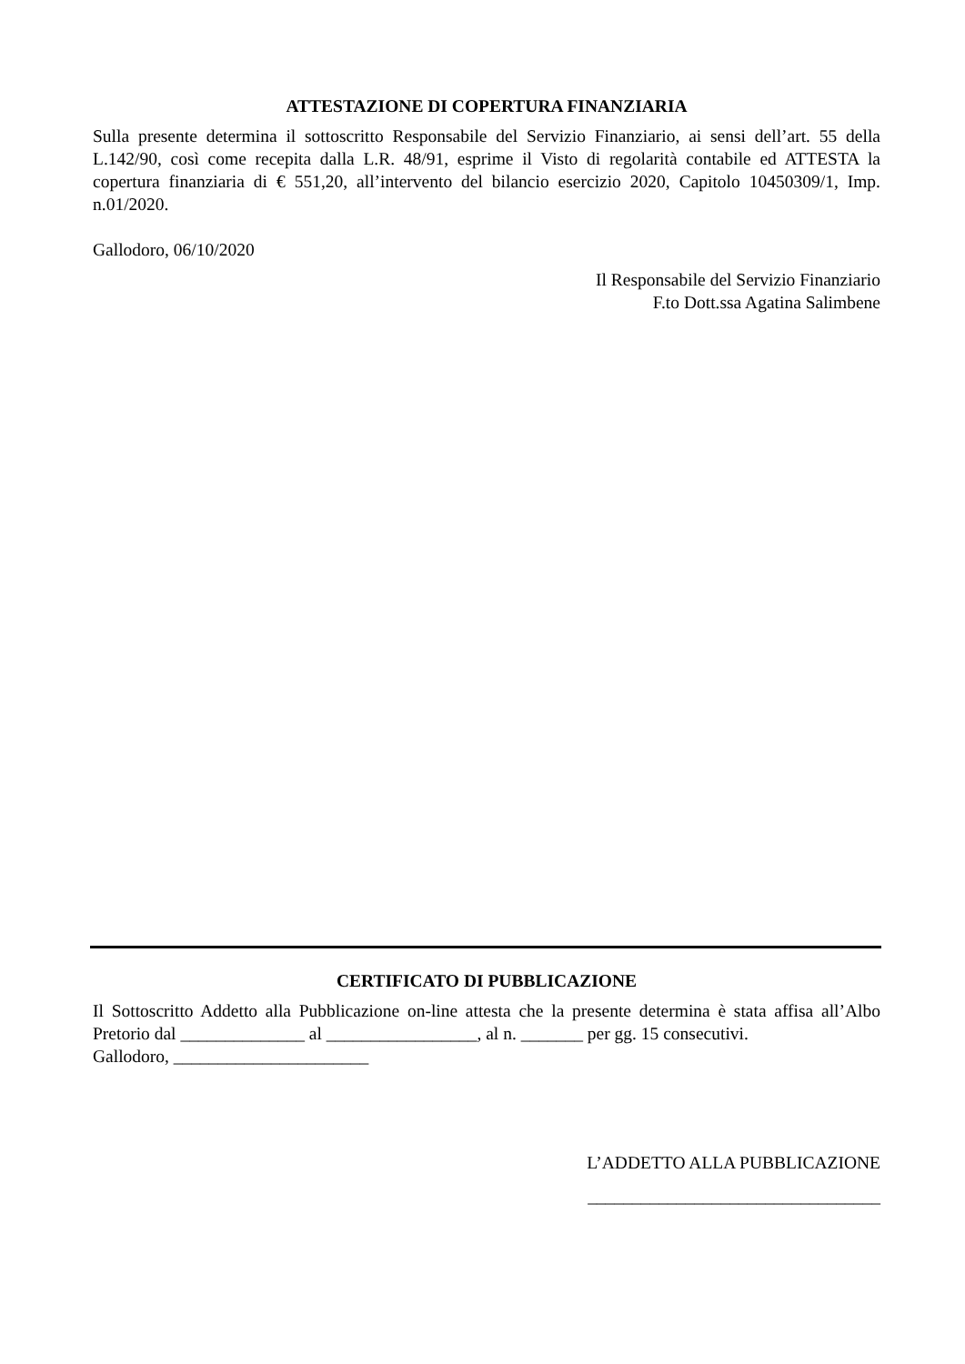ATTESTAZIONE DI COPERTURA FINANZIARIA
Sulla presente determina il sottoscritto Responsabile del Servizio Finanziario, ai sensi dell’art. 55 della L.142/90, così come recepita dalla L.R. 48/91, esprime il Visto di regolarità contabile ed ATTESTA la copertura finanziaria di € 551,20, all’intervento del bilancio esercizio 2020, Capitolo 10450309/1, Imp. n.01/2020.
Gallodoro, 06/10/2020
Il Responsabile del Servizio Finanziario
F.to Dott.ssa Agatina Salimbene
CERTIFICATO DI PUBBLICAZIONE
Il Sottoscritto Addetto alla Pubblicazione on-line attesta che la presente determina è stata affisa all’Albo Pretorio dal ______________ al _________________, al n. _______ per gg. 15 consecutivi.
Gallodoro, ______________________
L’ADDETTO ALLA PUBBLICAZIONE
_________________________________